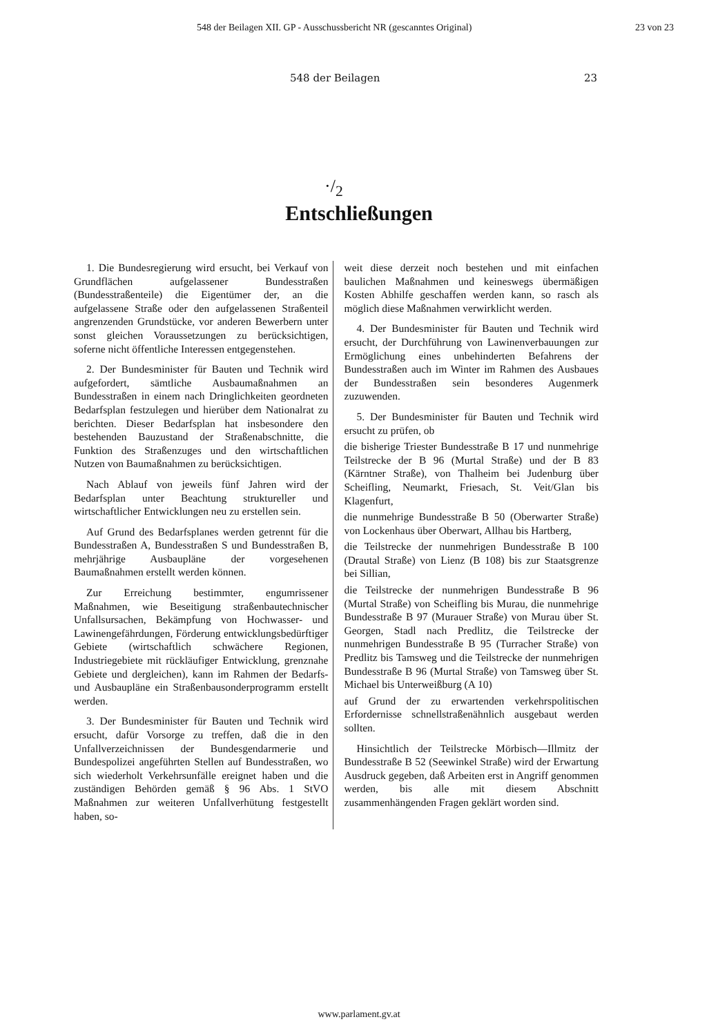548 der Beilagen XII. GP - Ausschussbericht NR (gescanntes Original) 23 von 23
548 der Beilagen 23
·/<sub>2</sub>
Entschließungen
1. Die Bundesregierung wird ersucht, bei Verkauf von Grundflächen aufgelassener Bundesstraßen (Bundesstraßenteile) die Eigentümer der, an die aufgelassene Straße oder den aufgelassenen Straßenteil angrenzenden Grundstücke, vor anderen Bewerbern unter sonst gleichen Voraussetzungen zu berücksichtigen, soferne nicht öffentliche Interessen entgegenstehen.
2. Der Bundesminister für Bauten und Technik wird aufgefordert, sämtliche Ausbaumaßnahmen an Bundesstraßen in einem nach Dringlichkeiten geordneten Bedarfsplan festzulegen und hierüber dem Nationalrat zu berichten. Dieser Bedarfsplan hat insbesondere den bestehenden Bauzustand der Straßenabschnitte, die Funktion des Straßenzuges und den wirtschaftlichen Nutzen von Baumaßnahmen zu berücksichtigen.
Nach Ablauf von jeweils fünf Jahren wird der Bedarfsplan unter Beachtung struktureller und wirtschaftlicher Entwicklungen neu zu erstellen sein.
Auf Grund des Bedarfsplanes werden getrennt für die Bundesstraßen A, Bundesstraßen S und Bundesstraßen B, mehrjährige Ausbaupläne der vorgesehenen Baumaßnahmen erstellt werden können.
Zur Erreichung bestimmter, engumrissener Maßnahmen, wie Beseitigung straßenbautechnischer Unfallsursachen, Bekämpfung von Hochwasser- und Lawinengefährdungen, Förderung entwicklungsbedürftiger Gebiete (wirtschaftlich schwächere Regionen, Industriegebiete mit rückläufiger Entwicklung, grenznahe Gebiete und dergleichen), kann im Rahmen der Bedarfs- und Ausbaupläne ein Straßenbausonderprogramm erstellt werden.
3. Der Bundesminister für Bauten und Technik wird ersucht, dafür Vorsorge zu treffen, daß die in den Unfallverzeichnissen der Bundesgendarmerie und Bundespolizei angeführten Stellen auf Bundesstraßen, wo sich wiederholt Verkehrsunfälle ereignet haben und die zuständigen Behörden gemäß § 96 Abs. 1 StVO Maßnahmen zur weiteren Unfallverhütung festgestellt haben, so-
weit diese derzeit noch bestehen und mit einfachen baulichen Maßnahmen und keineswegs übermäßigen Kosten Abhilfe geschaffen werden kann, so rasch als möglich diese Maßnahmen verwirklicht werden.
4. Der Bundesminister für Bauten und Technik wird ersucht, der Durchführung von Lawinenverbauungen zur Ermöglichung eines unbehinderten Befahrens der Bundesstraßen auch im Winter im Rahmen des Ausbaues der Bundesstraßen sein besonderes Augenmerk zuzuwenden.
5. Der Bundesminister für Bauten und Technik wird ersucht zu prüfen, ob
die bisherige Triester Bundesstraße B 17 und nunmehrige Teilstrecke der B 96 (Murtal Straße) und der B 83 (Kärntner Straße), von Thalheim bei Judenburg über Scheifling, Neumarkt, Friesach, St. Veit/Glan bis Klagenfurt,
die nunmehrige Bundesstraße B 50 (Oberwarter Straße) von Lockenhaus über Oberwart, Allhau bis Hartberg,
die Teilstrecke der nunmehrigen Bundesstraße B 100 (Drautal Straße) von Lienz (B 108) bis zur Staatsgrenze bei Sillian,
die Teilstrecke der nunmehrigen Bundesstraße B 96 (Murtal Straße) von Scheifling bis Murau, die nunmehrige Bundesstraße B 97 (Murauer Straße) von Murau über St. Georgen, Stadl nach Predlitz, die Teilstrecke der nunmehrigen Bundesstraße B 95 (Turracher Straße) von Predlitz bis Tamsweg und die Teilstrecke der nunmehrigen Bundesstraße B 96 (Murtal Straße) von Tamsweg über St. Michael bis Unterweißburg (A 10)
auf Grund der zu erwartenden verkehrspolitischen Erfordernisse schnellstraßenähnlich ausgebaut werden sollten.
Hinsichtlich der Teilstrecke Mörbisch—Illmitz der Bundesstraße B 52 (Seewinkel Straße) wird der Erwartung Ausdruck gegeben, daß Arbeiten erst in Angriff genommen werden, bis alle mit diesem Abschnitt zusammenhängenden Fragen geklärt worden sind.
www.parlament.gv.at